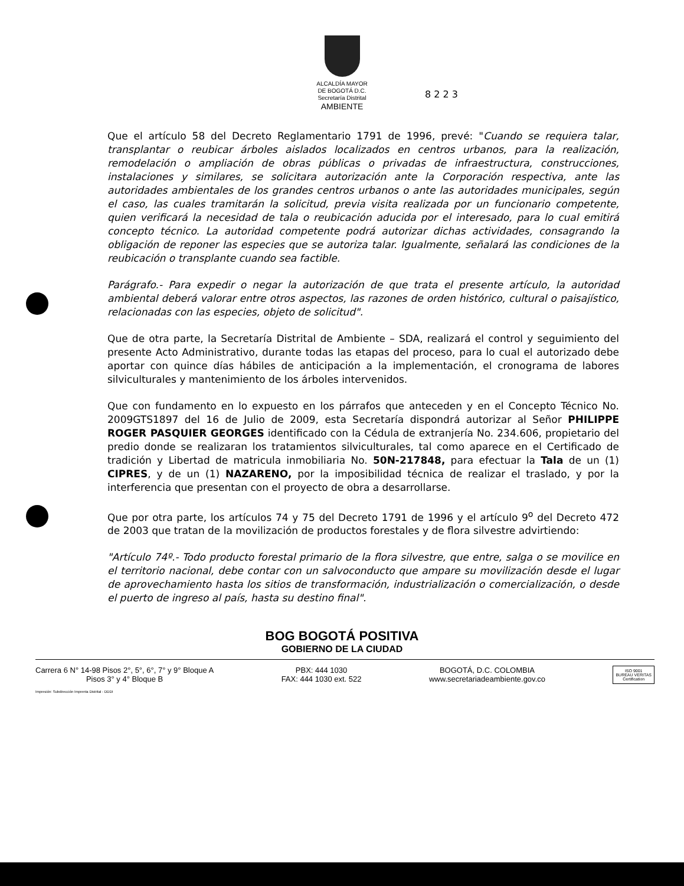ALCALDÍA MAYOR
DE BOGOTÁ D.C.
Secretaría Distrital
AMBIENTE
8 2 2 3
Que el artículo 58 del Decreto Reglamentario 1791 de 1996, prevé: "Cuando se requiera talar, transplantar o reubicar árboles aislados localizados en centros urbanos, para la realización, remodelación o ampliación de obras públicas o privadas de infraestructura, construcciones, instalaciones y similares, se solicitara autorización ante la Corporación respectiva, ante las autoridades ambientales de los grandes centros urbanos o ante las autoridades municipales, según el caso, las cuales tramitarán la solicitud, previa visita realizada por un funcionario competente, quien verificará la necesidad de tala o reubicación aducida por el interesado, para lo cual emitirá concepto técnico. La autoridad competente podrá autorizar dichas actividades, consagrando la obligación de reponer las especies que se autoriza talar. Igualmente, señalará las condiciones de la reubicación o transplante cuando sea factible.
Parágrafo.- Para expedir o negar la autorización de que trata el presente artículo, la autoridad ambiental deberá valorar entre otros aspectos, las razones de orden histórico, cultural o paisajístico, relacionadas con las especies, objeto de solicitud".
Que de otra parte, la Secretaría Distrital de Ambiente – SDA, realizará el control y seguimiento del presente Acto Administrativo, durante todas las etapas del proceso, para lo cual el autorizado debe aportar con quince días hábiles de anticipación a la implementación, el cronograma de labores silviculturales y mantenimiento de los árboles intervenidos.
Que con fundamento en lo expuesto en los párrafos que anteceden y en el Concepto Técnico No. 2009GTS1897 del 16 de Julio de 2009, esta Secretaría dispondrá autorizar al Señor PHILIPPE ROGER PASQUIER GEORGES identificado con la Cédula de extranjería No. 234.606, propietario del predio donde se realizaran los tratamientos silviculturales, tal como aparece en el Certificado de tradición y Libertad de matricula inmobiliaria No. 50N-217848, para efectuar la Tala de un (1) CIPRES, y de un (1) NAZARENO, por la imposibilidad técnica de realizar el traslado, y por la interferencia que presentan con el proyecto de obra a desarrollarse.
Que por otra parte, los artículos 74 y 75 del Decreto 1791 de 1996 y el artículo 9<sup>o</sup> del Decreto 472 de 2003 que tratan de la movilización de productos forestales y de flora silvestre advirtiendo:
"Artículo 74º.- Todo producto forestal primario de la flora silvestre, que entre, salga o se movilice en el territorio nacional, debe contar con un salvoconducto que ampare su movilización desde el lugar de aprovechamiento hasta los sitios de transformación, industrialización o comercialización, o desde el puerto de ingreso al país, hasta su destino final".
BOG BOGOTÁ POSITIVA
GOBIERNO DE LA CIUDAD
Carrera 6 N° 14-98 Pisos 2°, 5°, 6°, 7° y 9° Bloque A
Pisos 3° y 4° Bloque B
PBX: 444 1030
FAX: 444 1030 ext. 522
BOGOTÁ, D.C. COLOMBIA
www.secretariadeambiente.gov.co
ISO 9001
BUREAU VERITAS
Certification
Impresión: Subdirección Imprenta Distrital - DDDI